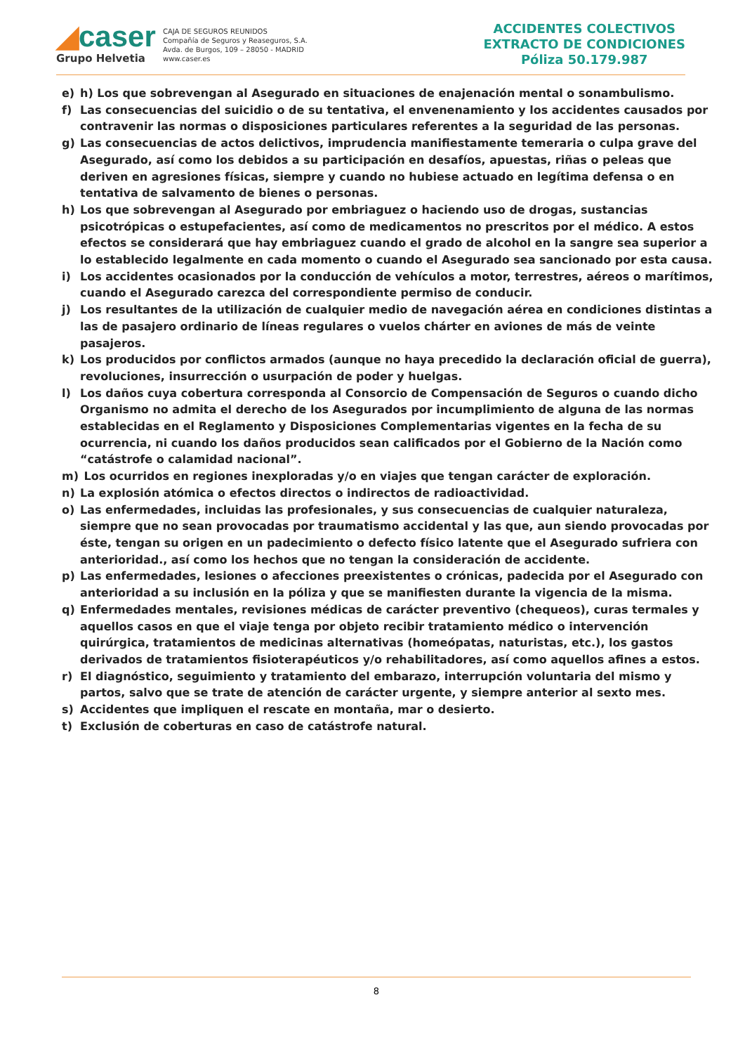◢caser
Grupo Helvetia
CAJA DE SEGUROS REUNIDOS
Compañía de Seguros y Reaseguros, S.A.
Avda. de Burgos, 109 – 28050 - MADRID
www.caser.es
ACCIDENTES COLECTIVOS
EXTRACTO DE CONDICIONES
Póliza 50.179.987
e) h) Los que sobrevengan al Asegurado en situaciones de enajenación mental o sonambulismo.
f) Las consecuencias del suicidio o de su tentativa, el envenenamiento y los accidentes causados por contravenir las normas o disposiciones particulares referentes a la seguridad de las personas.
g) Las consecuencias de actos delictivos, imprudencia manifiestamente temeraria o culpa grave del Asegurado, así como los debidos a su participación en desafíos, apuestas, riñas o peleas que deriven en agresiones físicas, siempre y cuando no hubiese actuado en legítima defensa o en tentativa de salvamento de bienes o personas.
h) Los que sobrevengan al Asegurado por embriaguez o haciendo uso de drogas, sustancias psicotrópicas o estupefacientes, así como de medicamentos no prescritos por el médico. A estos efectos se considerará que hay embriaguez cuando el grado de alcohol en la sangre sea superior a lo establecido legalmente en cada momento o cuando el Asegurado sea sancionado por esta causa.
i) Los accidentes ocasionados por la conducción de vehículos a motor, terrestres, aéreos o marítimos, cuando el Asegurado carezca del correspondiente permiso de conducir.
j) Los resultantes de la utilización de cualquier medio de navegación aérea en condiciones distintas a las de pasajero ordinario de líneas regulares o vuelos chárter en aviones de más de veinte pasajeros.
k) Los producidos por conflictos armados (aunque no haya precedido la declaración oficial de guerra), revoluciones, insurrección o usurpación de poder y huelgas.
l) Los daños cuya cobertura corresponda al Consorcio de Compensación de Seguros o cuando dicho Organismo no admita el derecho de los Asegurados por incumplimiento de alguna de las normas establecidas en el Reglamento y Disposiciones Complementarias vigentes en la fecha de su ocurrencia, ni cuando los daños producidos sean calificados por el Gobierno de la Nación como “catástrofe o calamidad nacional”.
m) Los ocurridos en regiones inexploradas y/o en viajes que tengan carácter de exploración.
n) La explosión atómica o efectos directos o indirectos de radioactividad.
o) Las enfermedades, incluidas las profesionales, y sus consecuencias de cualquier naturaleza, siempre que no sean provocadas por traumatismo accidental y las que, aun siendo provocadas por éste, tengan su origen en un padecimiento o defecto físico latente que el Asegurado sufriera con anterioridad., así como los hechos que no tengan la consideración de accidente.
p) Las enfermedades, lesiones o afecciones preexistentes o crónicas, padecida por el Asegurado con anterioridad a su inclusión en la póliza y que se manifiesten durante la vigencia de la misma.
q) Enfermedades mentales, revisiones médicas de carácter preventivo (chequeos), curas termales y aquellos casos en que el viaje tenga por objeto recibir tratamiento médico o intervención quirúrgica, tratamientos de medicinas alternativas (homeópatas, naturistas, etc.), los gastos derivados de tratamientos fisioterapéuticos y/o rehabilitadores, así como aquellos afines a estos.
r) El diagnóstico, seguimiento y tratamiento del embarazo, interrupción voluntaria del mismo y partos, salvo que se trate de atención de carácter urgente, y siempre anterior al sexto mes.
s) Accidentes que impliquen el rescate en montaña, mar o desierto.
t) Exclusión de coberturas en caso de catástrofe natural.
8